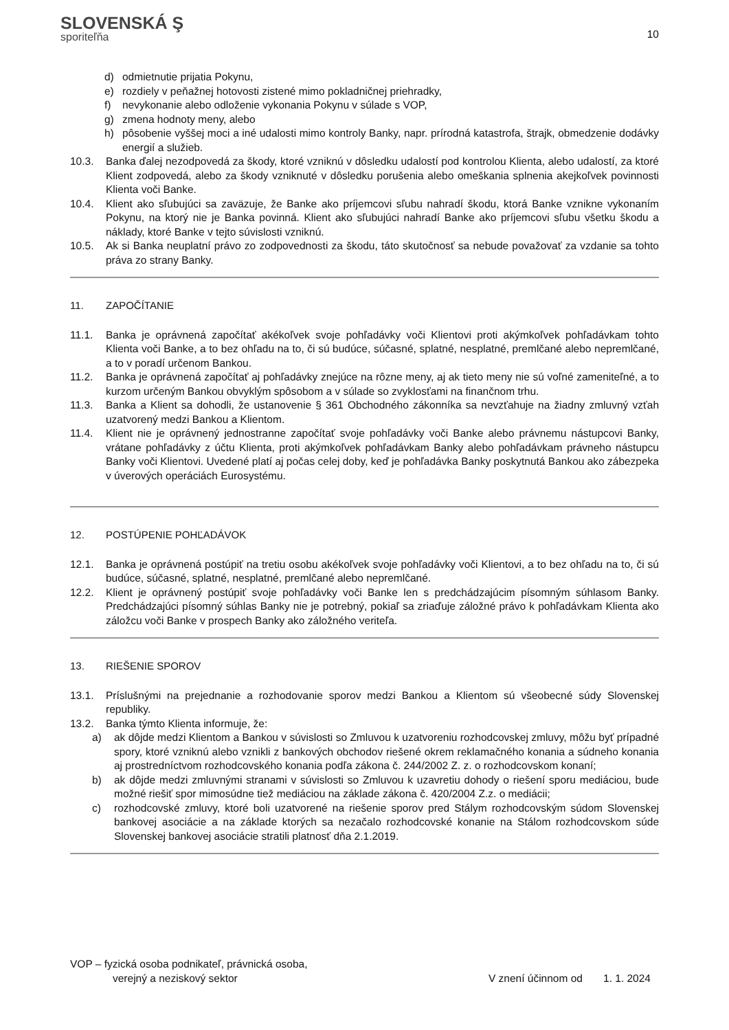SLOVENSKÁ Ş
sporiteľňa
10
d) odmietnutie prijatia Pokynu,
e) rozdiely v peňažnej hotovosti zistené mimo pokladničnej priehradky,
f) nevykonanie alebo odloženie vykonania Pokynu v súlade s VOP,
g) zmena hodnoty meny, alebo
h) pôsobenie vyššej moci a iné udalosti mimo kontroly Banky, napr. prírodná katastrofa, štrajk, obmedzenie dodávky energií a služieb.
10.3. Banka ďalej nezodpovedá za škody, ktoré vzniknú v dôsledku udalostí pod kontrolou Klienta, alebo udalostí, za ktoré Klient zodpovedá, alebo za škody vzniknuté v dôsledku porušenia alebo omeškania splnenia akejkoľvek povinnosti Klienta voči Banke.
10.4. Klient ako sľubujúci sa zaväzuje, že Banke ako príjemcovi sľubu nahradí škodu, ktorá Banke vznikne vykonaním Pokynu, na ktorý nie je Banka povinná. Klient ako sľubujúci nahradí Banke ako príjemcovi sľubu všetku škodu a náklady, ktoré Banke v tejto súvislosti vzniknú.
10.5. Ak si Banka neuplatní právo zo zodpovednosti za škodu, táto skutočnosť sa nebude považovať za vzdanie sa tohto práva zo strany Banky.
11. ZAPOČÍTANIE
11.1. Banka je oprávnená započítať akékoľvek svoje pohľadávky voči Klientovi proti akýmkoľvek pohľadávkam tohto Klienta voči Banke, a to bez ohľadu na to, či sú budúce, súčasné, splatné, nesplatné, premlčané alebo nepremlčané, a to v poradí určenom Bankou.
11.2. Banka je oprávnená započítať aj pohľadávky znejúce na rôzne meny, aj ak tieto meny nie sú voľné zameniteľné, a to kurzom určeným Bankou obvyklým spôsobom a v súlade so zvyklosťami na finančnom trhu.
11.3. Banka a Klient sa dohodli, že ustanovenie § 361 Obchodného zákonníka sa nevzťahuje na žiadny zmluvný vzťah uzatvorený medzi Bankou a Klientom.
11.4. Klient nie je oprávnený jednostranne započítať svoje pohľadávky voči Banke alebo právnemu nástupcovi Banky, vrátane pohľadávky z účtu Klienta, proti akýmkoľvek pohľadávkam Banky alebo pohľadávkam právneho nástupcu Banky voči Klientovi. Uvedené platí aj počas celej doby, keď je pohľadávka Banky poskytnutá Bankou ako zábezpeka v úverových operáciách Eurosystému.
12. POSTÚPENIE POHĽADÁVOK
12.1. Banka je oprávnená postúpiť na tretiu osobu akékoľvek svoje pohľadávky voči Klientovi, a to bez ohľadu na to, či sú budúce, súčasné, splatné, nesplatné, premlčané alebo nepremlčané.
12.2. Klient je oprávnený postúpiť svoje pohľadávky voči Banke len s predchádzajúcim písomným súhlasom Banky. Predchádzajúci písomný súhlas Banky nie je potrebný, pokiaľ sa zriaďuje záložné právo k pohľadávkam Klienta ako záložcu voči Banke v prospech Banky ako záložného veriteľa.
13. RIEŠENIE SPOROV
13.1. Príslušnými na prejednanie a rozhodovanie sporov medzi Bankou a Klientom sú všeobecné súdy Slovenskej republiky.
13.2. Banka týmto Klienta informuje, že:
a) ak dôjde medzi Klientom a Bankou v súvislosti so Zmluvou k uzatvoreniu rozhodcovskej zmluvy, môžu byť prípadné spory, ktoré vzniknú alebo vznikli z bankových obchodov riešené okrem reklamačného konania a súdneho konania aj prostredníctvom rozhodcovského konania podľa zákona č. 244/2002 Z. z. o rozhodcovskom konaní;
b) ak dôjde medzi zmluvnými stranami v súvislosti so Zmluvou k uzavretiu dohody o riešení sporu mediáciou, bude možné riešiť spor mimosúdne tiež mediáciou na základe zákona č. 420/2004 Z.z. o mediácii;
c) rozhodcovské zmluvy, ktoré boli uzatvorené na riešenie sporov pred Stálym rozhodcovským súdom Slovenskej bankovej asociácie a na základe ktorých sa nezačalo rozhodcovské konanie na Stálom rozhodcovskom súde Slovenskej bankovej asociácie stratili platnosť dňa 2.1.2019.
VOP – fyzická osoba podnikateľ, právnická osoba,
verejný a neziskový sektor
V znení účinnom od 1. 1. 2024